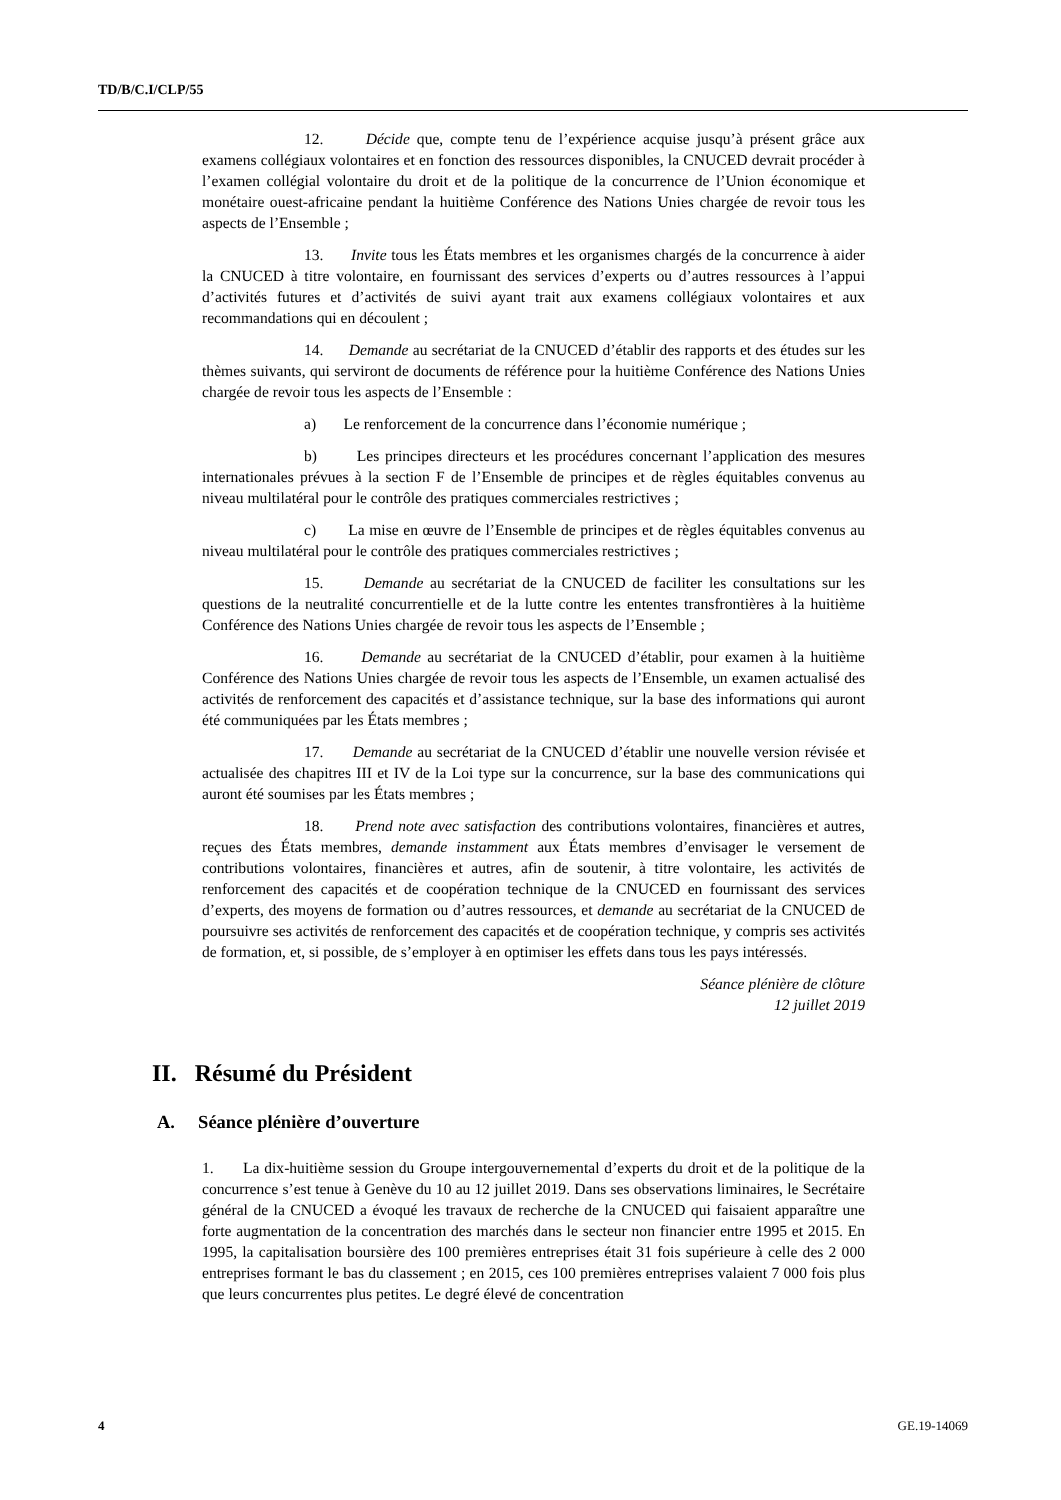TD/B/C.I/CLP/55
12. Décide que, compte tenu de l’expérience acquise jusqu’à présent grâce aux examens collégiaux volontaires et en fonction des ressources disponibles, la CNUCED devrait procéder à l’examen collégial volontaire du droit et de la politique de la concurrence de l’Union économique et monétaire ouest-africaine pendant la huitième Conférence des Nations Unies chargée de revoir tous les aspects de l’Ensemble ;
13. Invite tous les États membres et les organismes chargés de la concurrence à aider la CNUCED à titre volontaire, en fournissant des services d’experts ou d’autres ressources à l’appui d’activités futures et d’activités de suivi ayant trait aux examens collégiaux volontaires et aux recommandations qui en découlent ;
14. Demande au secrétariat de la CNUCED d’établir des rapports et des études sur les thèmes suivants, qui serviront de documents de référence pour la huitième Conférence des Nations Unies chargée de revoir tous les aspects de l’Ensemble :
a) Le renforcement de la concurrence dans l’économie numérique ;
b) Les principes directeurs et les procédures concernant l’application des mesures internationales prévues à la section F de l’Ensemble de principes et de règles équitables convenus au niveau multilatéral pour le contrôle des pratiques commerciales restrictives ;
c) La mise en œuvre de l’Ensemble de principes et de règles équitables convenus au niveau multilatéral pour le contrôle des pratiques commerciales restrictives ;
15. Demande au secrétariat de la CNUCED de faciliter les consultations sur les questions de la neutralité concurrentielle et de la lutte contre les ententes transfrontières à la huitième Conférence des Nations Unies chargée de revoir tous les aspects de l’Ensemble ;
16. Demande au secrétariat de la CNUCED d’établir, pour examen à la huitième Conférence des Nations Unies chargée de revoir tous les aspects de l’Ensemble, un examen actualisé des activités de renforcement des capacités et d’assistance technique, sur la base des informations qui auront été communiquées par les États membres ;
17. Demande au secrétariat de la CNUCED d’établir une nouvelle version révisée et actualisée des chapitres III et IV de la Loi type sur la concurrence, sur la base des communications qui auront été soumises par les États membres ;
18. Prend note avec satisfaction des contributions volontaires, financières et autres, reçues des États membres, demande instamment aux États membres d’envisager le versement de contributions volontaires, financières et autres, afin de soutenir, à titre volontaire, les activités de renforcement des capacités et de coopération technique de la CNUCED en fournissant des services d’experts, des moyens de formation ou d’autres ressources, et demande au secrétariat de la CNUCED de poursuivre ses activités de renforcement des capacités et de coopération technique, y compris ses activités de formation, et, si possible, de s’employer à en optimiser les effets dans tous les pays intéressés.
Séance plénière de clôture
12 juillet 2019
II. Résumé du Président
A. Séance plénière d’ouverture
1. La dix-huitième session du Groupe intergouvernemental d’experts du droit et de la politique de la concurrence s’est tenue à Genève du 10 au 12 juillet 2019. Dans ses observations liminaires, le Secrétaire général de la CNUCED a évoqué les travaux de recherche de la CNUCED qui faisaient apparaître une forte augmentation de la concentration des marchés dans le secteur non financier entre 1995 et 2015. En 1995, la capitalisation boursière des 100 premières entreprises était 31 fois supérieure à celle des 2 000 entreprises formant le bas du classement ; en 2015, ces 100 premières entreprises valaient 7 000 fois plus que leurs concurrentes plus petites. Le degré élevé de concentration
4 GE.19-14069